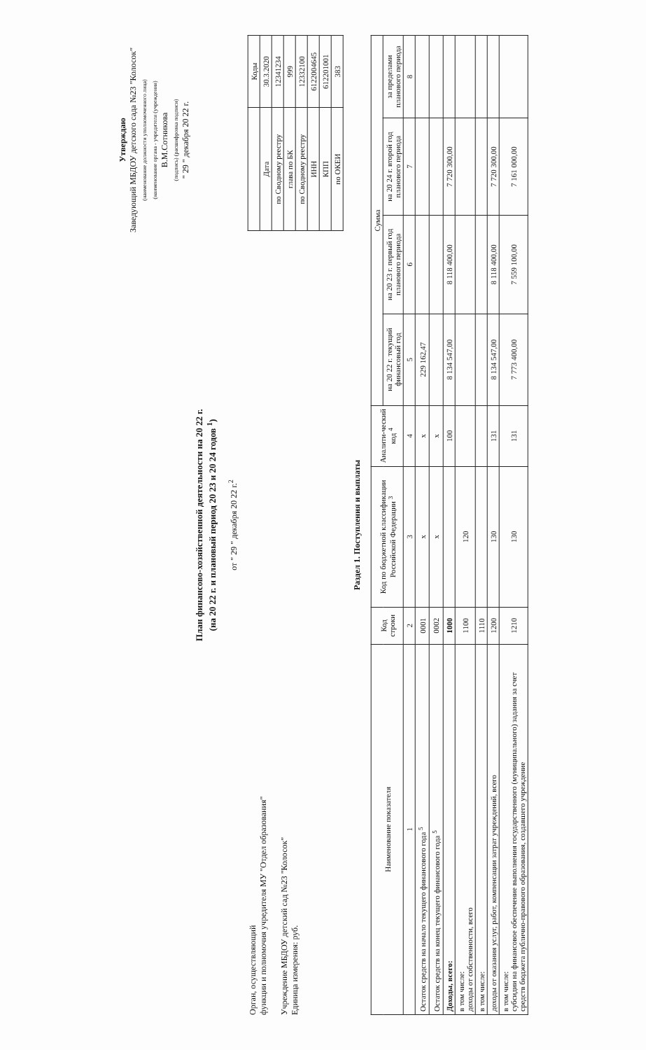Утверждаю
Заведующий МБДОУ детского сада №23 "Колосок"
(наименование должности уполномоченного лица)
(наименование органа - учредителя (учреждения)
В.М.Сотникова
(подпись) (расшифровка подписи)
" 29 " декабря 20 22 г.
План финансово-хозяйственной деятельности на 20 22 г.
(на 20 22 г. и плановый период 20 23 и 20 24 годов <sup>1</sup>)
от " 29 " декабря 20 22 г.<sup>2</sup>
Орган, осуществляющий
функции и полномочия учредителя МУ "Отдел образования"
Учреждение МБДОУ детский сад №23 "Колосок"
Единица измерения: руб.
| | Коды |
| Дата | 30.3.2020 |
| по Сводному реестру | 12341234 |
| глава по БК | 999 |
| по Сводному реестру | 12332100 |
| ИНН | 6122004645 |
| КПП | 612201001 |
| по ОКЕИ | 383 |
Раздел 1. Поступления и выплаты
| Наименование показателя | Код строки | Код по бюджетной классификации Российской Федерации <sup>3</sup> | Аналити-ческий код <sup>4</sup> | Сумма | | | |
| --- | --- | --- | --- | --- | --- | --- | --- |
| | | | | на 20 22 г. текущий финансовый год | на 20 23 г. первый год планового периода | на 20 24 г. второй год планового периода | за пределами планового периода |
| 1 | 2 | 3 | 4 | 5 | 6 | 7 | 8 |
| Остаток средств на начало текущего финансового года <sup>5</sup> | 0001 | х | х | 229 162,47 | | | |
| Остаток средств на конец текущего финансового года <sup>5</sup> | 0002 | х | х | | | | |
| Доходы, всего: | 1000 | | 100 | 8 134 547,00 | 8 118 400,00 | 7 720 300,00 | |
| в том числе: доходы от собственности, всего | 1100 | 120 | | | | | |
| в том числе: | 1110 | | | | | | |
| доходы от оказания услуг, работ, компенсации затрат учреждений, всего | 1200 | 130 | 131 | 8 134 547,00 | 8 118 400,00 | 7 720 300,00 | |
| в том числе: субсидии на финансовое обеспечение выполнения государственного (муниципального) задания за счет средств бюджета публично-правового образования, создавшего учреждение | 1210 | 130 | 131 | 7 773 400,00 | 7 559 100,00 | 7 161 000,00 | |